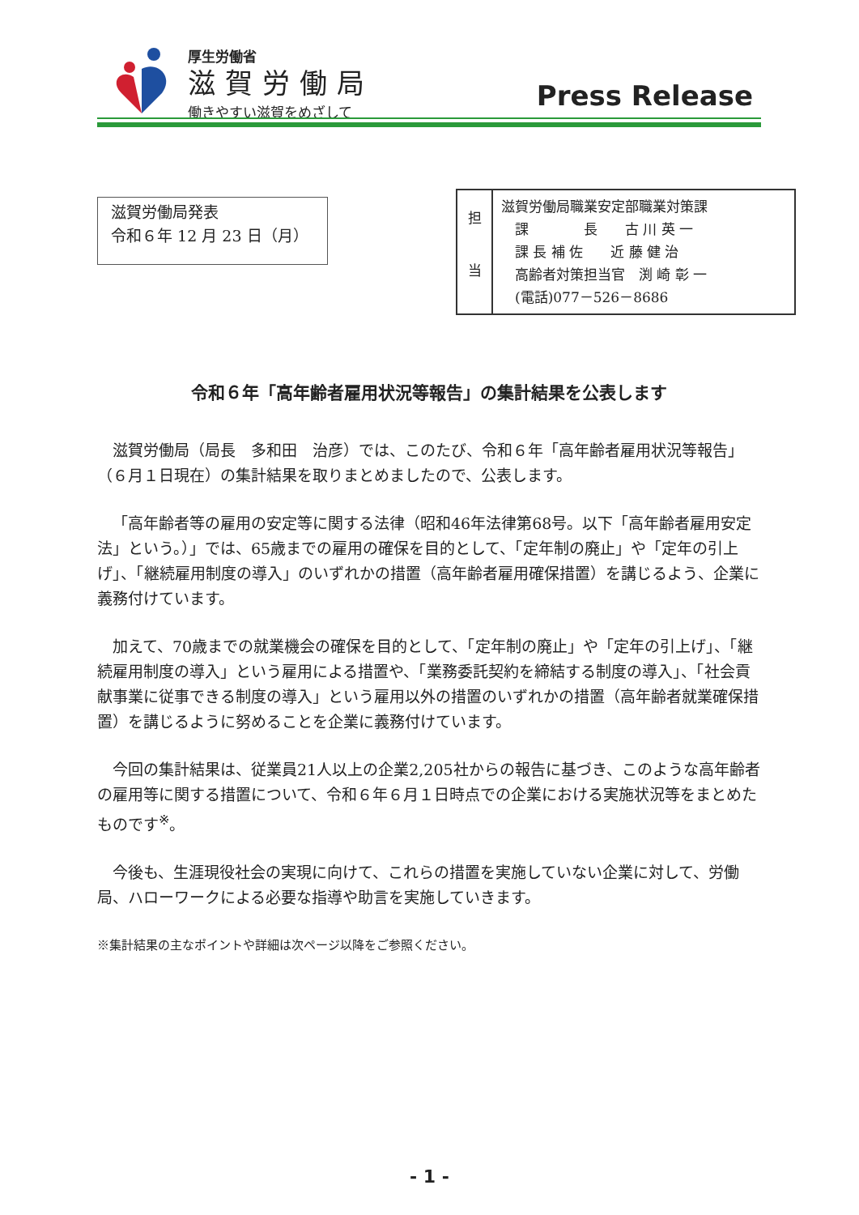厚生労働省
滋賀労働局
働きやすい滋賀をめざして
Press Release
滋賀労働局発表
令和６年 12 月 23 日（月）
| 担 当 | 滋賀労働局職業安定部職業対策課 課 長 古 川 英 一 課 長 補 佐 近 藤 健 治 高齢者対策担当官 渕 崎 彰 一 (電話)077－526－8686 |
令和６年「高年齢者雇用状況等報告」の集計結果を公表します
滋賀労働局（局長　多和田　治彦）では、このたび、令和６年「高年齢者雇用状況等報告」（６月１日現在）の集計結果を取りまとめましたので、公表します。
「高年齢者等の雇用の安定等に関する法律（昭和46年法律第68号。以下「高年齢者雇用安定法」という。）」では、65歳までの雇用の確保を目的として、「定年制の廃止」や「定年の引上げ」、「継続雇用制度の導入」のいずれかの措置（高年齢者雇用確保措置）を講じるよう、企業に義務付けています。
加えて、70歳までの就業機会の確保を目的として、「定年制の廃止」や「定年の引上げ」、「継続雇用制度の導入」という雇用による措置や、「業務委託契約を締結する制度の導入」、「社会貢献事業に従事できる制度の導入」という雇用以外の措置のいずれかの措置（高年齢者就業確保措置）を講じるように努めることを企業に義務付けています。
今回の集計結果は、従業員21人以上の企業2,205社からの報告に基づき、このような高年齢者の雇用等に関する措置について、令和６年６月１日時点での企業における実施状況等をまとめたものです<sup>※</sup>。
今後も、生涯現役社会の実現に向けて、これらの措置を実施していない企業に対して、労働局、ハローワークによる必要な指導や助言を実施していきます。
※集計結果の主なポイントや詳細は次ページ以降をご参照ください。
- 1 -